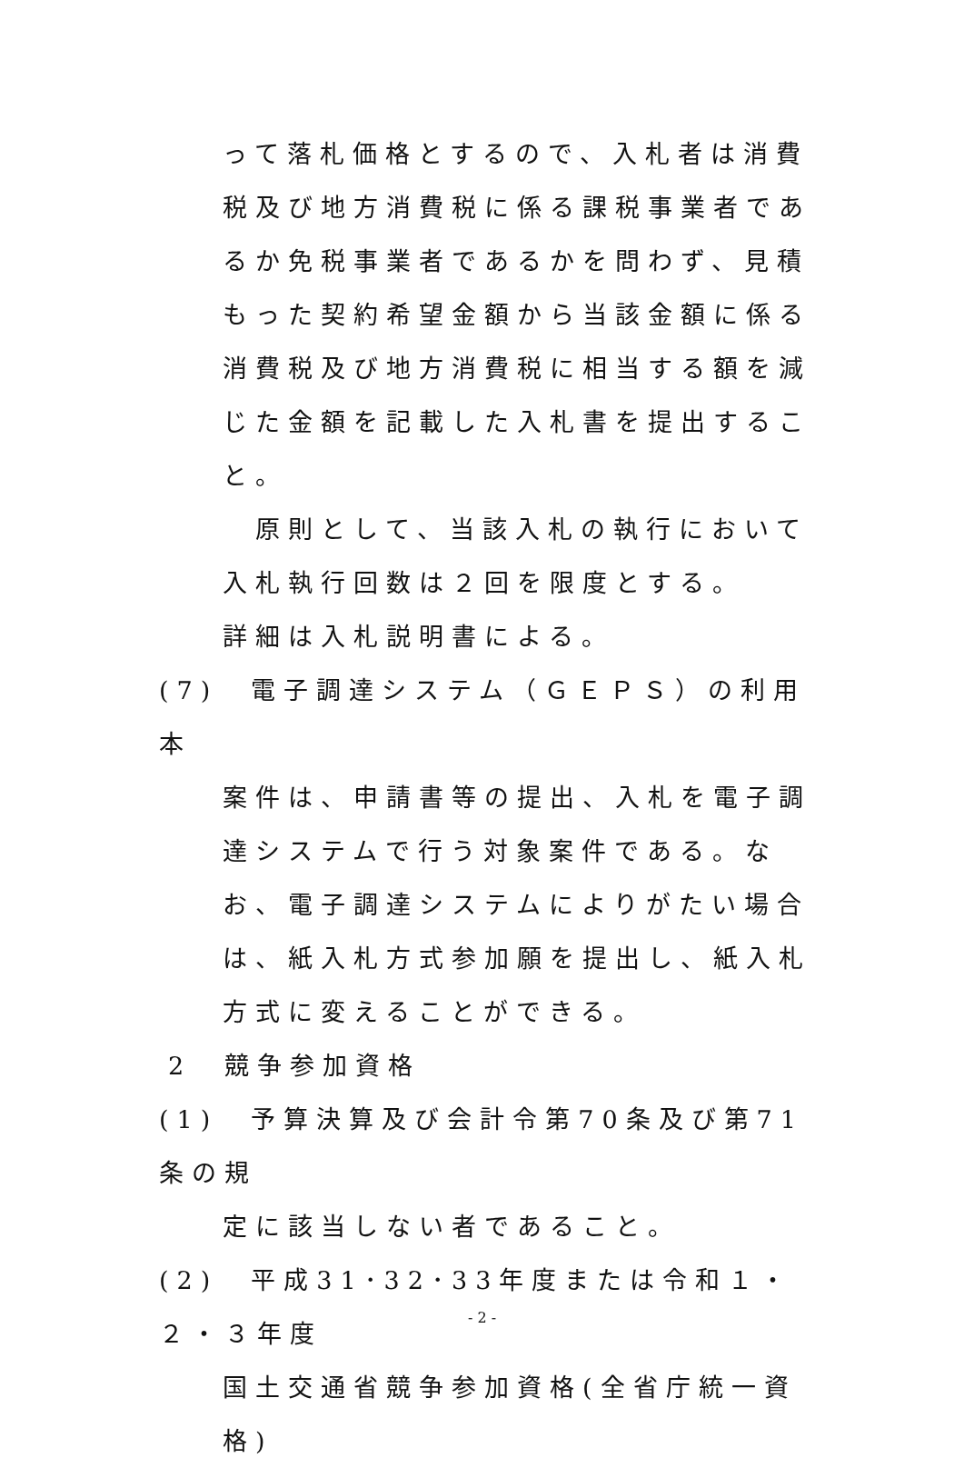って落札価格とするので、入札者は消費税及び地方消費税に係る課税事業者であるか免税事業者であるかを問わず、見積もった契約希望金額から当該金額に係る消費税及び地方消費税に相当する額を減じた金額を記載した入札書を提出すること。
　原則として、当該入札の執行において入札執行回数は２回を限度とする。
詳細は入札説明書による。
(7)　電子調達システム（ＧＥＰＳ）の利用　本
案件は、申請書等の提出、入札を電子調達システムで行う対象案件である。なお、電子調達システムによりがたい場合は、紙入札方式参加願を提出し、紙入札方式に変えることができる。
2　競争参加資格
(1)　予算決算及び会計令第70条及び第71条の規
定に該当しない者であること。
(2)　平成31･32･33年度または令和１・２・３年度
国土交通省競争参加資格(全省庁統一資格)
- 2 -